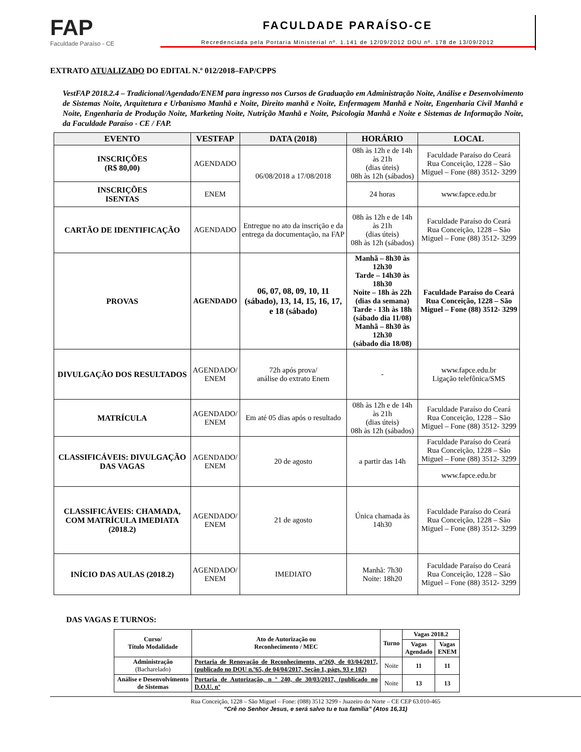FAP
Faculdade Paraíso - CE
FACULDADE PARAÍSO-CE
Recredenciada pela Portaria Ministerial nº. 1.141 de 12/09/2012 DOU nº. 178 de 13/09/2012
EXTRATO ATUALIZADO DO EDITAL N.º 012/2018–FAP/CPPS
VestFAP 2018.2.4 – Tradicional/Agendado/ENEM para ingresso nos Cursos de Graduação em Administração Noite, Análise e Desenvolvimento de Sistemas Noite, Arquitetura e Urbanismo Manhã e Noite, Direito manhã e Noite, Enfermagem Manhã e Noite, Engenharia Civil Manhã e Noite, Engenharia de Produção Noite, Marketing Noite, Nutrição Manhã e Noite, Psicologia Manhã e Noite e Sistemas de Informação Noite, da Faculdade Paraíso - CE / FAP.
| EVENTO | VESTFAP | DATA (2018) | HORÁRIO | LOCAL |
| --- | --- | --- | --- | --- |
| INSCRIÇÕES (R$ 80,00) | AGENDADO | 06/08/2018 a 17/08/2018 | 08h às 12h e de 14h às 21h (dias úteis) 08h às 12h (sábados) | Faculdade Paraíso do Ceará Rua Conceição, 1228 – São Miguel – Fone (88) 3512- 3299 |
| | | | 24 horas | www.fapce.edu.br |
| INSCRIÇÕES ISENTAS | ENEM | | | |
| CARTÃO DE IDENTIFICAÇÃO | AGENDADO | Entregue no ato da inscrição e da entrega da documentação, na FAP | 08h às 12h e de 14h às 21h (dias úteis) 08h às 12h (sábados) | Faculdade Paraíso do Ceará Rua Conceição, 1228 – São Miguel – Fone (88) 3512- 3299 |
| PROVAS | AGENDADO | 06, 07, 08, 09, 10, 11 (sábado), 13, 14, 15, 16, 17, e 18 (sábado) | Manhã – 8h30 às 12h30 Tarde – 14h30 às 18h30 Noite – 18h às 22h (dias da semana) Tarde - 13h às 18h (sábado dia 11/08) Manhã – 8h30 às 12h30 (sábado dia 18/08) | Faculdade Paraíso do Ceará Rua Conceição, 1228 – São Miguel – Fone (88) 3512- 3299 |
| DIVULGAÇÃO DOS RESULTADOS | AGENDADO/ ENEM | 72h após prova/ análise do extrato Enem | - | www.fapce.edu.br Ligação telefônica/SMS |
| MATRÍCULA | AGENDADO/ ENEM | Em até 05 dias após o resultado | 08h às 12h e de 14h às 21h (dias úteis) 08h às 12h (sábados) | Faculdade Paraíso do Ceará Rua Conceição, 1228 – São Miguel – Fone (88) 3512- 3299 |
| CLASSIFICÁVEIS: DIVULGAÇÃO DAS VAGAS | AGENDADO/ ENEM | 20 de agosto | a partir das 14h | Faculdade Paraíso do Ceará Rua Conceição, 1228 – São Miguel – Fone (88) 3512- 3299 |
| | | | | www.fapce.edu.br |
| CLASSIFICÁVEIS: CHAMADA, COM MATRÍCULA IMEDIATA (2018.2) | AGENDADO/ ENEM | 21 de agosto | Única chamada às 14h30 | Faculdade Paraíso do Ceará Rua Conceição, 1228 – São Miguel – Fone (88) 3512- 3299 |
| INÍCIO DAS AULAS (2018.2) | AGENDADO/ ENEM | IMEDIATO | Manhã: 7h30 Noite: 18h20 | Faculdade Paraíso do Ceará Rua Conceição, 1228 – São Miguel – Fone (88) 3512- 3299 |
DAS VAGAS E TURNOS:
| Curso/ Título Modalidade | Ato de Autorização ou Reconhecimento / MEC | Turno | Vagas 2018.2 | |
| --- | --- | --- | --- | --- |
| | | | Vagas Agendado | Vagas ENEM |
| Administração (Bacharelado) | Portaria de Renovação de Reconhecimento, nº269, de 03/04/2017, (publicado no DOU n.º65, de 04/04/2017, Seção 1, págs. 93 e 102) | Noite | 11 | 11 |
| Análise e Desenvolvimento de Sistemas | Portaria de Autorização, n º 240, de 30/03/2017, (publicado no D.O.U. nº | Noite | 13 | 13 |
Rua Conceição, 1228 – São Miguel – Fone: (088) 3512 3299 - Juazeiro do Norte – CE CEP 63.010-465
“Crê no Senhor Jesus, e será salvo tu e tua família” (Atos 16,31)